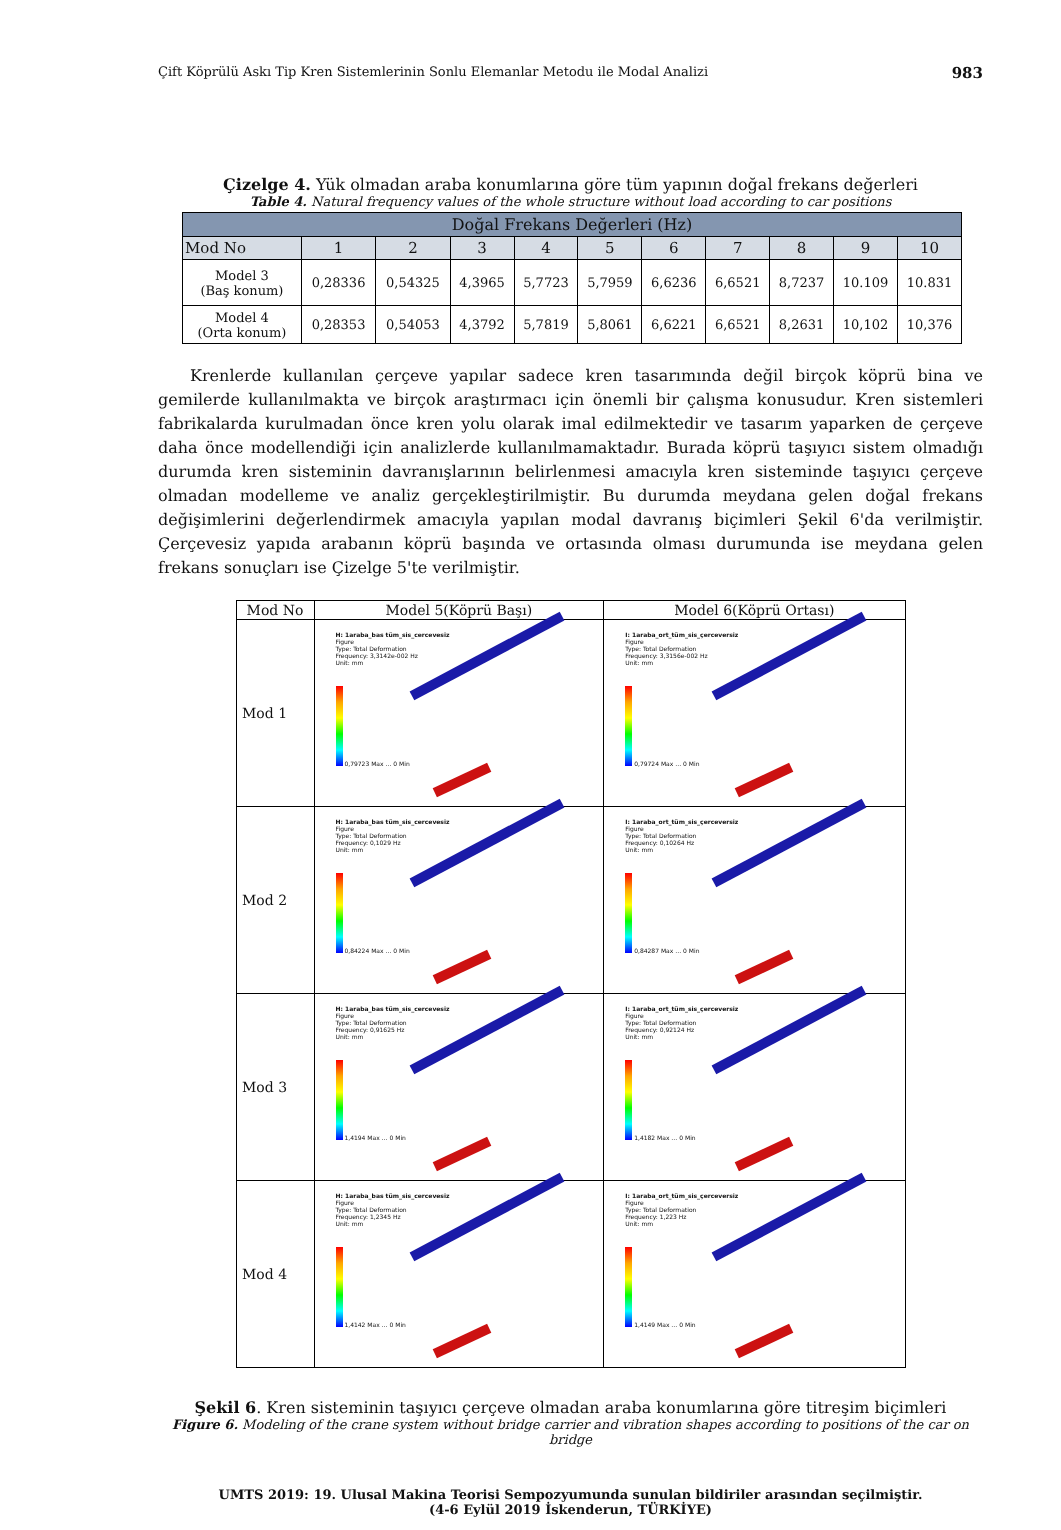Çift Köprülü Askı Tip Kren Sistemlerinin Sonlu Elemanlar Metodu ile Modal Analizi 983
Çizelge 4. Yük olmadan araba konumlarına göre tüm yapının doğal frekans değerleri
Table 4. Natural frequency values of the whole structure without load according to car positions
| Doğal Frekans Değerleri (Hz) | | | | | | | | | | |
| --- | --- | --- | --- | --- | --- | --- | --- | --- | --- | --- |
| Mod No | 1 | 2 | 3 | 4 | 5 | 6 | 7 | 8 | 9 | 10 |
| Model 3 (Baş konum) | 0,28336 | 0,54325 | 4,3965 | 5,7723 | 5,7959 | 6,6236 | 6,6521 | 8,7237 | 10.109 | 10.831 |
| Model 4 (Orta konum) | 0,28353 | 0,54053 | 4,3792 | 5,7819 | 5,8061 | 6,6221 | 6,6521 | 8,2631 | 10,102 | 10,376 |
Krenlerde kullanılan çerçeve yapılar sadece kren tasarımında değil birçok köprü bina ve gemilerde kullanılmakta ve birçok araştırmacı için önemli bir çalışma konusudur. Kren sistemleri fabrikalarda kurulmadan önce kren yolu olarak imal edilmektedir ve tasarım yaparken de çerçeve daha önce modellendiği için analizlerde kullanılmamaktadır. Burada köprü taşıyıcı sistem olmadığı durumda kren sisteminin davranışlarının belirlenmesi amacıyla kren sisteminde taşıyıcı çerçeve olmadan modelleme ve analiz gerçekleştirilmiştir. Bu durumda meydana gelen doğal frekans değişimlerini değerlendirmek amacıyla yapılan modal davranış biçimleri Şekil 6'da verilmiştir. Çerçevesiz yapıda arabanın köprü başında ve ortasında olması durumunda ise meydana gelen frekans sonuçları ise Çizelge 5'te verilmiştir.
| Mod No | Model 5(Köprü Başı) | Model 6(Köprü Ortası) |
| --- | --- | --- |
| Mod 1 | H: 1araba_bas tüm_sis_cercevesiz Figure Type: Total Deformation Frequency: 3,3142e-002 Hz Unit: mm 0,79723 Max … 0 Min | I: 1araba_ort_tüm_sis_çerceversiz Figure Type: Total Deformation Frequency: 3,3156e-002 Hz Unit: mm 0,79724 Max … 0 Min |
| Mod 2 | H: 1araba_bas tüm_sis_cercevesiz Figure Type: Total Deformation Frequency: 0,1029 Hz Unit: mm 0,84224 Max … 0 Min | I: 1araba_ort_tüm_sis_çerceversiz Figure Type: Total Deformation Frequency: 0,10264 Hz Unit: mm 0,84287 Max … 0 Min |
| Mod 3 | H: 1araba_bas tüm_sis_cercevesiz Figure Type: Total Deformation Frequency: 0,91625 Hz Unit: mm 1,4194 Max … 0 Min | I: 1araba_ort_tüm_sis_çerceversiz Figure Type: Total Deformation Frequency: 0,92124 Hz Unit: mm 1,4182 Max … 0 Min |
| Mod 4 | H: 1araba_bas tüm_sis_cercevesiz Figure Type: Total Deformation Frequency: 1,2345 Hz Unit: mm 1,4142 Max … 0 Min | I: 1araba_ort_tüm_sis_çerceversiz Figure Type: Total Deformation Frequency: 1,223 Hz Unit: mm 1,4149 Max … 0 Min |
Şekil 6. Kren sisteminin taşıyıcı çerçeve olmadan araba konumlarına göre titreşim biçimleri
Figure 6. Modeling of the crane system without bridge carrier and vibration shapes according to positions of the car on bridge
UMTS 2019: 19. Ulusal Makina Teorisi Sempozyumunda sunulan bildiriler arasından seçilmiştir.
(4-6 Eylül 2019 İskenderun, TÜRKİYE)